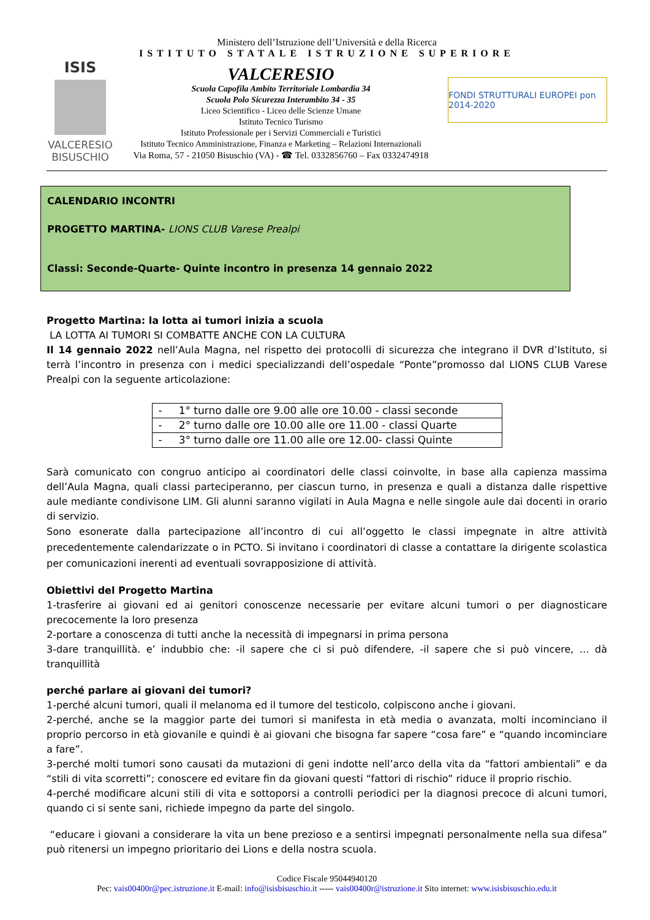Ministero dell’Istruzione dell’Università e della Ricerca
ISTITUTO STATALE ISTRUZIONE SUPERIORE
ISIS
VALCERESIO
BISUSCHIO
VALCERESIO
Scuola Capofila Ambito Territoriale Lombardia 34
Scuola Polo Sicurezza Interambito 34 - 35
Liceo Scientifico - Liceo delle Scienze Umane
Istituto Tecnico Turismo
Istituto Professionale per i Servizi Commerciali e Turistici
Istituto Tecnico Amministrazione, Finanza e Marketing – Relazioni Internazionali
Via Roma, 57 - 21050 Bisuschio (VA) - ☎ Tel. 0332856760 – Fax 0332474918
FONDI STRUTTURALI EUROPEI pon 2014-2020
CALENDARIO INCONTRI
PROGETTO MARTINA- LIONS CLUB Varese Prealpi
Classi: Seconde-Quarte- Quinte incontro in presenza 14 gennaio 2022
Progetto Martina: la lotta ai tumori inizia a scuola
LA LOTTA AI TUMORI SI COMBATTE ANCHE CON LA CULTURA
Il 14 gennaio 2022 nell’Aula Magna, nel rispetto dei protocolli di sicurezza che integrano il DVR d’Istituto, si terrà l’incontro in presenza con i medici specializzandi dell’ospedale “Ponte”promosso dal LIONS CLUB Varese Prealpi con la seguente articolazione:
| - 1° turno dalle ore 9.00 alle ore 10.00 - classi seconde |
| - 2° turno dalle ore 10.00 alle ore 11.00 - classi Quarte |
| - 3° turno dalle ore 11.00 alle ore 12.00- classi Quinte |
Sarà comunicato con congruo anticipo ai coordinatori delle classi coinvolte, in base alla capienza massima dell’Aula Magna, quali classi parteciperanno, per ciascun turno, in presenza e quali a distanza dalle rispettive aule mediante condivisone LIM. Gli alunni saranno vigilati in Aula Magna e nelle singole aule dai docenti in orario di servizio.
Sono esonerate dalla partecipazione all’incontro di cui all’oggetto le classi impegnate in altre attività precedentemente calendarizzate o in PCTO. Si invitano i coordinatori di classe a contattare la dirigente scolastica per comunicazioni inerenti ad eventuali sovrapposizione di attività.
Obiettivi del Progetto Martina
1-trasferire ai giovani ed ai genitori conoscenze necessarie per evitare alcuni tumori o per diagnosticare precocemente la loro presenza
2-portare a conoscenza di tutti anche la necessità di impegnarsi in prima persona
3-dare tranquillità. e’ indubbio che: -il sapere che ci si può difendere, -il sapere che si può vincere, … dà tranquillità
perché parlare ai giovani dei tumori?
1-perché alcuni tumori, quali il melanoma ed il tumore del testicolo, colpiscono anche i giovani.
2-perché, anche se la maggior parte dei tumori si manifesta in età media o avanzata, molti incominciano il proprio percorso in età giovanile e quindi è ai giovani che bisogna far sapere “cosa fare” e “quando incominciare a fare”.
3-perché molti tumori sono causati da mutazioni di geni indotte nell’arco della vita da “fattori ambientali” e da “stili di vita scorretti”; conoscere ed evitare fin da giovani questi “fattori di rischio” riduce il proprio rischio.
4-perché modificare alcuni stili di vita e sottoporsi a controlli periodici per la diagnosi precoce di alcuni tumori, quando ci si sente sani, richiede impegno da parte del singolo.
“educare i giovani a considerare la vita un bene prezioso e a sentirsi impegnati personalmente nella sua difesa” può ritenersi un impegno prioritario dei Lions e della nostra scuola.
Codice Fiscale 95044940120
Pec: vais00400r@pec.istruzione.it E-mail: info@isisbisuschio.it ----- vais00400r@istruzione.it Sito internet: www.isisbisuschio.edu.it